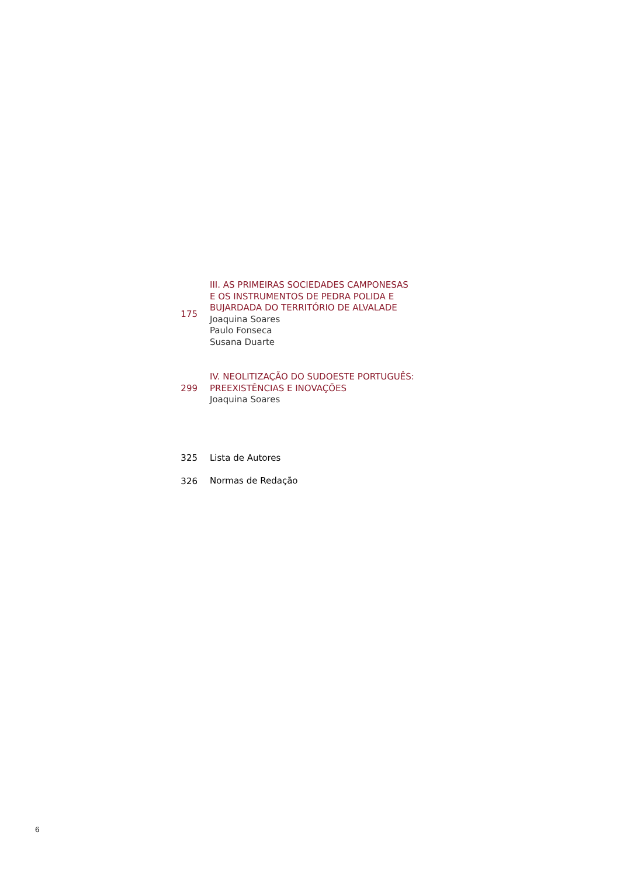175
III. AS PRIMEIRAS SOCIEDADES CAMPONESAS
E OS INSTRUMENTOS DE PEDRA POLIDA E
BUJARDADA DO TERRITÓRIO DE ALVALADE
Joaquina Soares
Paulo Fonseca
Susana Duarte
299
IV. NEOLITIZAÇÃO DO SUDOESTE PORTUGUÊS:
PREEXISTÊNCIAS E INOVAÇÕES
Joaquina Soares
325
Lista de Autores
326
Normas de Redação
6